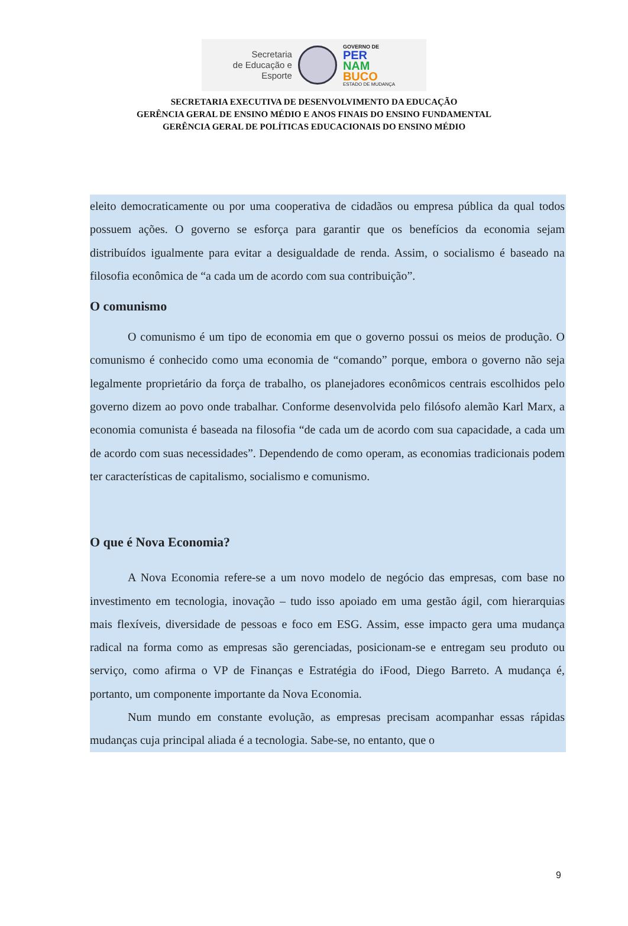Secretaria
de Educação e
Esporte
GOVERNO DE
PER
NAM
BUCO
ESTADO DE MUDANÇA
SECRETARIA EXECUTIVA DE DESENVOLVIMENTO DA EDUCAÇÃO
GERÊNCIA GERAL DE ENSINO MÉDIO E ANOS FINAIS DO ENSINO FUNDAMENTAL
GERÊNCIA GERAL DE POLÍTICAS EDUCACIONAIS DO ENSINO MÉDIO
eleito democraticamente ou por uma cooperativa de cidadãos ou empresa pública da qual todos possuem ações. O governo se esforça para garantir que os benefícios da economia sejam distribuídos igualmente para evitar a desigualdade de renda. Assim, o socialismo é baseado na filosofia econômica de “a cada um de acordo com sua contribuição”.
O comunismo
O comunismo é um tipo de economia em que o governo possui os meios de produção. O comunismo é conhecido como uma economia de “comando” porque, embora o governo não seja legalmente proprietário da força de trabalho, os planejadores econômicos centrais escolhidos pelo governo dizem ao povo onde trabalhar. Conforme desenvolvida pelo filósofo alemão Karl Marx, a economia comunista é baseada na filosofia “de cada um de acordo com sua capacidade, a cada um de acordo com suas necessidades”. Dependendo de como operam, as economias tradicionais podem ter características de capitalismo, socialismo e comunismo.
O que é Nova Economia?
A Nova Economia refere-se a um novo modelo de negócio das empresas, com base no investimento em tecnologia, inovação – tudo isso apoiado em uma gestão ágil, com hierarquias mais flexíveis, diversidade de pessoas e foco em ESG. Assim, esse impacto gera uma mudança radical na forma como as empresas são gerenciadas, posicionam-se e entregam seu produto ou serviço, como afirma o VP de Finanças e Estratégia do iFood, Diego Barreto. A mudança é, portanto, um componente importante da Nova Economia.
Num mundo em constante evolução, as empresas precisam acompanhar essas rápidas mudanças cuja principal aliada é a tecnologia. Sabe-se, no entanto, que o
9